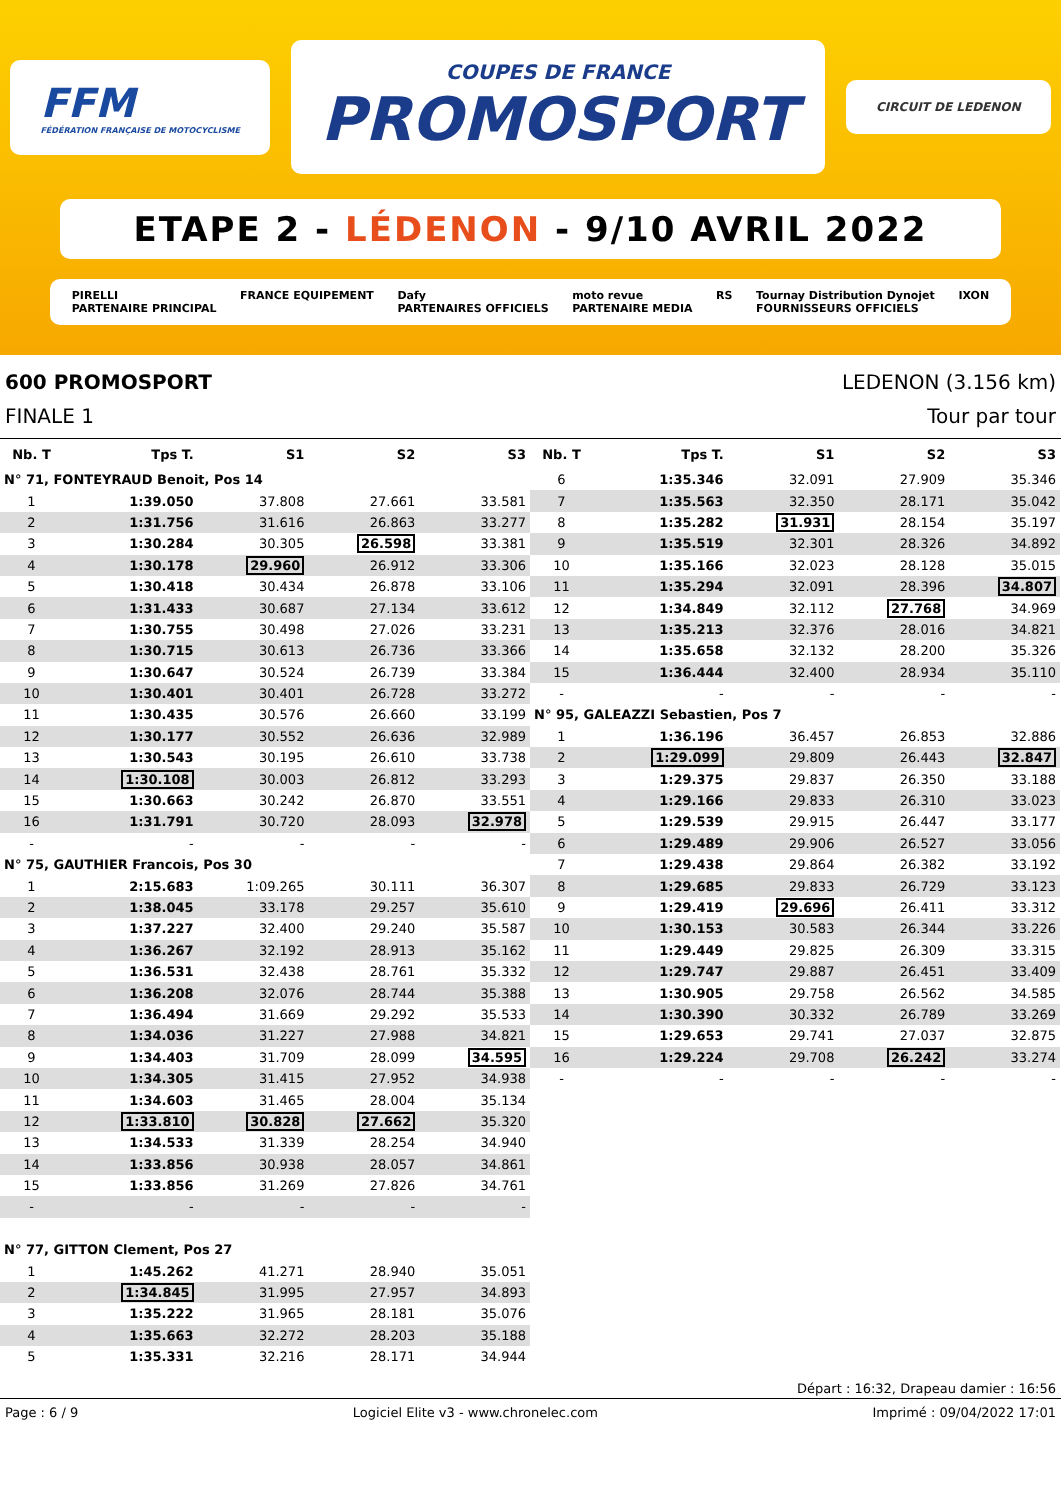FFM
FÉDÉRATION FRANÇAISE DE MOTOCYCLISME
COUPES DE FRANCE
PROMOSPORT
CIRCUIT DE LEDENON
ETAPE 2 - LÉDENON - 9/10 AVRIL 2022
PIRELLI
PARTENAIRE PRINCIPAL FRANCE EQUIPEMENT Dafy
PARTENAIRES OFFICIELS moto revue
PARTENAIRE MEDIA RS Tournay Distribution Dynojet
FOURNISSEURS OFFICIELS IXON
600 PROMOSPORT LEDENON (3.156 km)
FINALE 1 Tour par tour
| Nb. T | Tps T. | S1 | S2 | S3 |
| --- | --- | --- | --- | --- |
| N° 71, FONTEYRAUD Benoit, Pos 14 | | | | |
| 1 | 1:39.050 | 37.808 | 27.661 | 33.581 |
| 2 | 1:31.756 | 31.616 | 26.863 | 33.277 |
| 3 | 1:30.284 | 30.305 | 26.598 | 33.381 |
| 4 | 1:30.178 | 29.960 | 26.912 | 33.306 |
| 5 | 1:30.418 | 30.434 | 26.878 | 33.106 |
| 6 | 1:31.433 | 30.687 | 27.134 | 33.612 |
| 7 | 1:30.755 | 30.498 | 27.026 | 33.231 |
| 8 | 1:30.715 | 30.613 | 26.736 | 33.366 |
| 9 | 1:30.647 | 30.524 | 26.739 | 33.384 |
| 10 | 1:30.401 | 30.401 | 26.728 | 33.272 |
| 11 | 1:30.435 | 30.576 | 26.660 | 33.199 |
| 12 | 1:30.177 | 30.552 | 26.636 | 32.989 |
| 13 | 1:30.543 | 30.195 | 26.610 | 33.738 |
| 14 | 1:30.108 | 30.003 | 26.812 | 33.293 |
| 15 | 1:30.663 | 30.242 | 26.870 | 33.551 |
| 16 | 1:31.791 | 30.720 | 28.093 | 32.978 |
| - | - | - | - | - |
| N° 75, GAUTHIER Francois, Pos 30 | | | | |
| 1 | 2:15.683 | 1:09.265 | 30.111 | 36.307 |
| 2 | 1:38.045 | 33.178 | 29.257 | 35.610 |
| 3 | 1:37.227 | 32.400 | 29.240 | 35.587 |
| 4 | 1:36.267 | 32.192 | 28.913 | 35.162 |
| 5 | 1:36.531 | 32.438 | 28.761 | 35.332 |
| 6 | 1:36.208 | 32.076 | 28.744 | 35.388 |
| 7 | 1:36.494 | 31.669 | 29.292 | 35.533 |
| 8 | 1:34.036 | 31.227 | 27.988 | 34.821 |
| 9 | 1:34.403 | 31.709 | 28.099 | 34.595 |
| 10 | 1:34.305 | 31.415 | 27.952 | 34.938 |
| 11 | 1:34.603 | 31.465 | 28.004 | 35.134 |
| 12 | 1:33.810 | 30.828 | 27.662 | 35.320 |
| 13 | 1:34.533 | 31.339 | 28.254 | 34.940 |
| 14 | 1:33.856 | 30.938 | 28.057 | 34.861 |
| 15 | 1:33.856 | 31.269 | 27.826 | 34.761 |
| - | - | - | - | - |
| N° 77, GITTON Clement, Pos 27 | | | | |
| 1 | 1:45.262 | 41.271 | 28.940 | 35.051 |
| 2 | 1:34.845 | 31.995 | 27.957 | 34.893 |
| 3 | 1:35.222 | 31.965 | 28.181 | 35.076 |
| 4 | 1:35.663 | 32.272 | 28.203 | 35.188 |
| 5 | 1:35.331 | 32.216 | 28.171 | 34.944 |
| Nb. T | Tps T. | S1 | S2 | S3 |
| --- | --- | --- | --- | --- |
| 6 | 1:35.346 | 32.091 | 27.909 | 35.346 |
| 7 | 1:35.563 | 32.350 | 28.171 | 35.042 |
| 8 | 1:35.282 | 31.931 | 28.154 | 35.197 |
| 9 | 1:35.519 | 32.301 | 28.326 | 34.892 |
| 10 | 1:35.166 | 32.023 | 28.128 | 35.015 |
| 11 | 1:35.294 | 32.091 | 28.396 | 34.807 |
| 12 | 1:34.849 | 32.112 | 27.768 | 34.969 |
| 13 | 1:35.213 | 32.376 | 28.016 | 34.821 |
| 14 | 1:35.658 | 32.132 | 28.200 | 35.326 |
| 15 | 1:36.444 | 32.400 | 28.934 | 35.110 |
| - | - | - | - | - |
| N° 95, GALEAZZI Sebastien, Pos 7 | | | | |
| 1 | 1:36.196 | 36.457 | 26.853 | 32.886 |
| 2 | 1:29.099 | 29.809 | 26.443 | 32.847 |
| 3 | 1:29.375 | 29.837 | 26.350 | 33.188 |
| 4 | 1:29.166 | 29.833 | 26.310 | 33.023 |
| 5 | 1:29.539 | 29.915 | 26.447 | 33.177 |
| 6 | 1:29.489 | 29.906 | 26.527 | 33.056 |
| 7 | 1:29.438 | 29.864 | 26.382 | 33.192 |
| 8 | 1:29.685 | 29.833 | 26.729 | 33.123 |
| 9 | 1:29.419 | 29.696 | 26.411 | 33.312 |
| 10 | 1:30.153 | 30.583 | 26.344 | 33.226 |
| 11 | 1:29.449 | 29.825 | 26.309 | 33.315 |
| 12 | 1:29.747 | 29.887 | 26.451 | 33.409 |
| 13 | 1:30.905 | 29.758 | 26.562 | 34.585 |
| 14 | 1:30.390 | 30.332 | 26.789 | 33.269 |
| 15 | 1:29.653 | 29.741 | 27.037 | 32.875 |
| 16 | 1:29.224 | 29.708 | 26.242 | 33.274 |
| - | - | - | - | - |
Départ : 16:32, Drapeau damier : 16:56
Page : 6 / 9 Logiciel Elite v3 - www.chronelec.com Imprimé : 09/04/2022 17:01